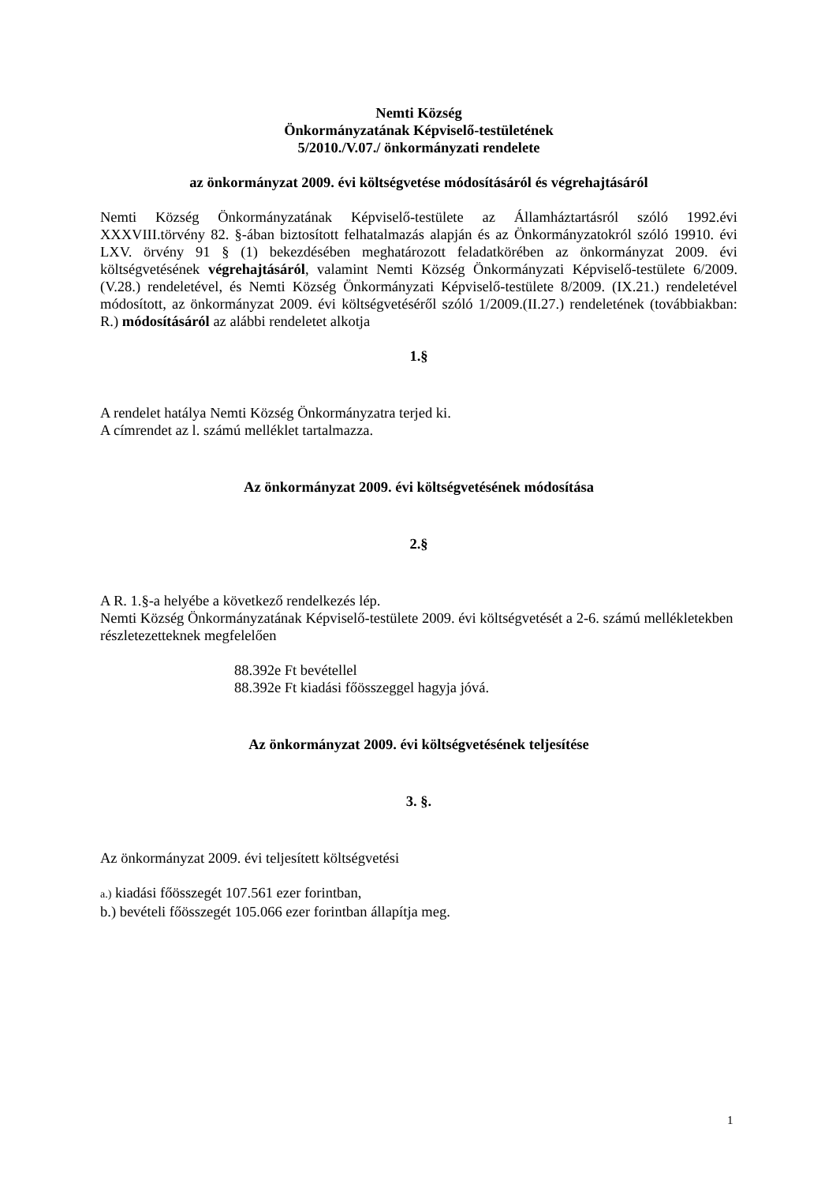Nemti Község
Önkormányzatának Képviselő-testületének
5/2010./V.07./ önkormányzati rendelete
az önkormányzat 2009. évi költségvetése módosításáról és végrehajtásáról
Nemti Község Önkormányzatának Képviselő-testülete az Államháztartásról szóló 1992.évi XXXVIII.törvény 82. §-ában biztosított felhatalmazás alapján és az Önkormányzatokról szóló 19910. évi LXV. örvény 91 § (1) bekezdésében meghatározott feladatkörében az önkormányzat 2009. évi költségvetésének végrehajtásáról, valamint Nemti Község Önkormányzati Képviselő-testülete 6/2009. (V.28.) rendeletével, és Nemti Község Önkormányzati Képviselő-testülete 8/2009. (IX.21.) rendeletével módosított, az önkormányzat 2009. évi költségvetéséről szóló 1/2009.(II.27.) rendeletének (továbbiakban: R.) módosításáról az alábbi rendeletet alkotja
1.§
A rendelet hatálya Nemti Község Önkormányzatra terjed ki.
A címrendet az l. számú melléklet tartalmazza.
Az önkormányzat 2009. évi költségvetésének módosítása
2.§
A R. 1.§-a helyébe a következő rendelkezés lép.
Nemti Község Önkormányzatának Képviselő-testülete 2009. évi költségvetését a 2-6. számú mellékletekben részletezetteknek megfelelően
88.392e Ft bevétellel
88.392e Ft kiadási főösszeggel hagyja jóvá.
Az önkormányzat 2009. évi költségvetésének teljesítése
3. §.
Az önkormányzat 2009. évi teljesített költségvetési
a.) kiadási főösszegét 107.561 ezer forintban,
b.) bevételi főösszegét 105.066 ezer forintban állapítja meg.
1